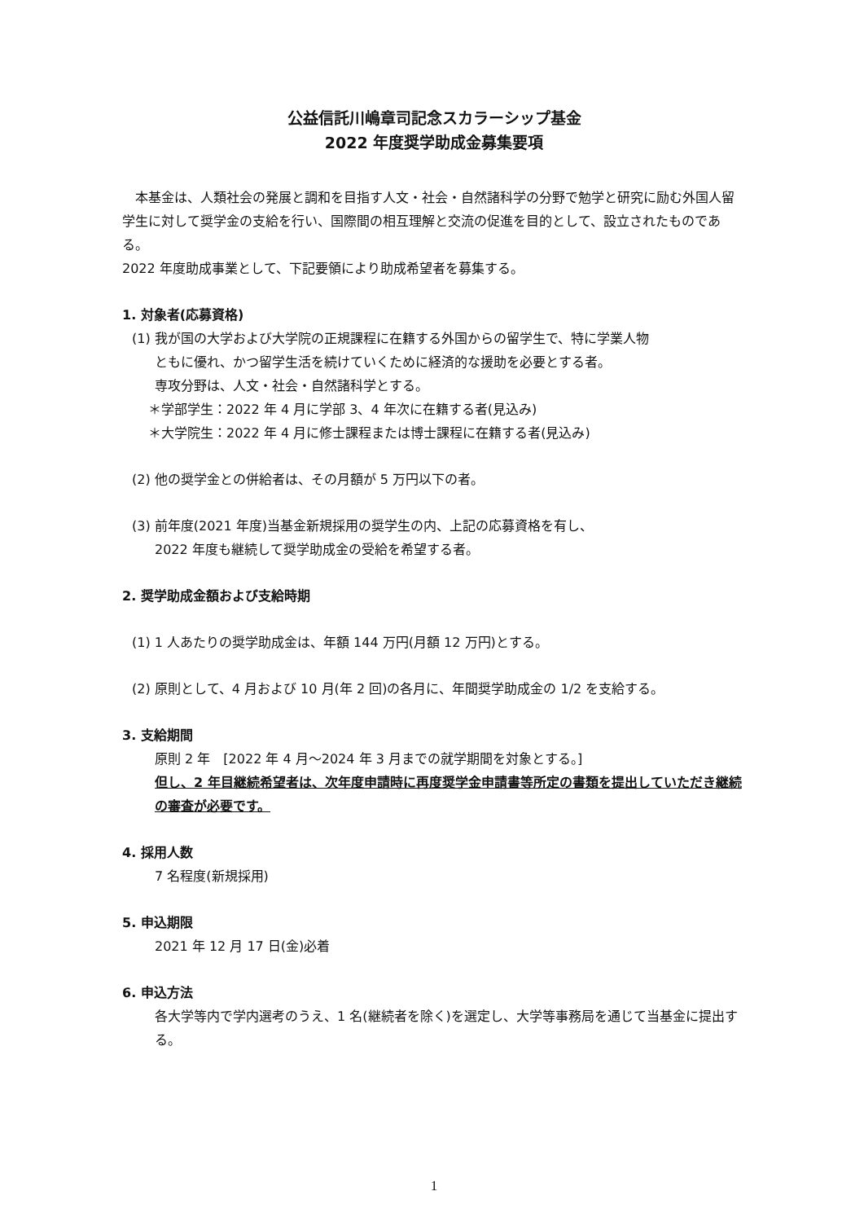公益信託川嶋章司記念スカラーシップ基金
2022 年度奨学助成金募集要項
　本基金は、人類社会の発展と調和を目指す人文・社会・自然諸科学の分野で勉学と研究に励む外国人留学生に対して奨学金の支給を行い、国際間の相互理解と交流の促進を目的として、設立されたものである。
2022 年度助成事業として、下記要領により助成希望者を募集する。
1. 対象者(応募資格)
(1) 我が国の大学および大学院の正規課程に在籍する外国からの留学生で、特に学業人物
ともに優れ、かつ留学生活を続けていくために経済的な援助を必要とする者。
専攻分野は、人文・社会・自然諸科学とする。
＊学部学生：2022 年 4 月に学部 3、4 年次に在籍する者(見込み)
＊大学院生：2022 年 4 月に修士課程または博士課程に在籍する者(見込み)
(2) 他の奨学金との併給者は、その月額が 5 万円以下の者。
(3) 前年度(2021 年度)当基金新規採用の奨学生の内、上記の応募資格を有し、
2022 年度も継続して奨学助成金の受給を希望する者。
2. 奨学助成金額および支給時期
(1) 1 人あたりの奨学助成金は、年額 144 万円(月額 12 万円)とする。
(2) 原則として、4 月および 10 月(年 2 回)の各月に、年間奨学助成金の 1/2 を支給する。
3. 支給期間
原則 2 年　[2022 年 4 月～2024 年 3 月までの就学期間を対象とする。]
但し、2 年目継続希望者は、次年度申請時に再度奨学金申請書等所定の書類を提出していただき継続の審査が必要です。
4. 採用人数
7 名程度(新規採用)
5. 申込期限
2021 年 12 月 17 日(金)必着
6. 申込方法
各大学等内で学内選考のうえ、1 名(継続者を除く)を選定し、大学等事務局を通じて当基金に提出する。
1